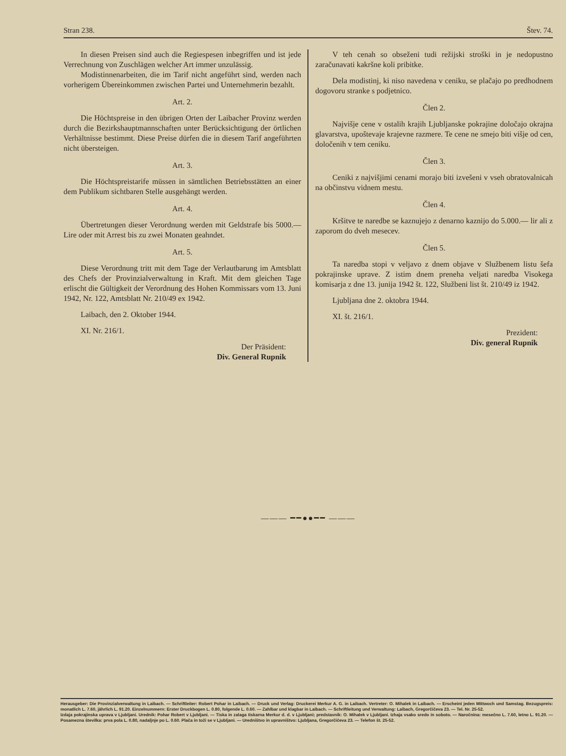Stran 238. Štev. 74.
In diesen Preisen sind auch die Regiespesen inbegriffen und ist jede Verrechnung von Zuschlägen welcher Art immer unzulässig.
Modistinnenarbeiten, die im Tarif nicht angeführt sind, werden nach vorherigem Übereinkommen zwischen Partei und Unternehmerin bezahlt.
Art. 2.
Die Höchtspreise in den übrigen Orten der Laibacher Provinz werden durch die Bezirkshauptmannschaften unter Berücksichtigung der örtlichen Verhältnisse bestimmt. Diese Preise dürfen die in diesem Tarif angeführten nicht übersteigen.
Art. 3.
Die Höchtspreistarife müssen in sämtlichen Betriebsstätten an einer dem Publikum sichtbaren Stelle ausgehängt werden.
Art. 4.
Übertretungen dieser Verordnung werden mit Geldstrafe bis 5000.— Lire oder mit Arrest bis zu zwei Monaten geahndet.
Art. 5.
Diese Verordnung tritt mit dem Tage der Verlautbarung im Amtsblatt des Chefs der Provinzialverwaltung in Kraft. Mit dem gleichen Tage erlischt die Gültigkeit der Verordnung des Hohen Kommissars vom 13. Juni 1942, Nr. 122, Amtsblatt Nr. 210/49 ex 1942.
Laibach, den 2. Oktober 1944.
XI. Nr. 216/1.
Der Präsident:
Div. General Rupnik
V teh cenah so obseženi tudi režijski stroški in je nedopustno zaračunavati kakršne koli pribitke.
Dela modistinj, ki niso navedena v ceniku, se plačajo po predhodnem dogovoru stranke s podjetnico.
Člen 2.
Najvišje cene v ostalih krajih Ljubljanske pokrajine določajo okrajna glavarstva, upoštevaje krajevne razmere. Te cene ne smejo biti višje od cen, določenih v tem ceniku.
Člen 3.
Ceniki z najvišjimi cenami morajo biti izvešeni v vseh obratovalnicah na občinstvu vidnem mestu.
Člen 4.
Kršitve te naredbe se kaznujejo z denarno kaznijo do 5.000.— lir ali z zaporom do dveh mesecev.
Člen 5.
Ta naredba stopi v veljavo z dnem objave v Službenem listu šefa pokrajinske uprave. Z istim dnem preneha veljati naredba Visokega komisarja z dne 13. junija 1942 št. 122, Službeni list št. 210/49 iz 1942.
Ljubljana dne 2. oktobra 1944.
XI. št. 216/1.
Prezident:
Div. general Rupnik
——— ━━●●━━ ———
Herausgeber: Die Provinzialverwaltung in Laibach. — Schriftleiter: Robert Pohar in Laibach. — Druck und Verlag: Druckerei Merkur A. G. in Laibach. Vertreter: O. Mihalek in Laibach. — Erscheint jeden Mittwoch und Samstag. Bezugspreis: monatlich L. 7.60, jährlich L. 91.20. Einzelnummern: Erster Druckbogen L. 0.80, folgende L. 0.60. — Zahlbar und klagbar in Laibach. — Schriftleitung und Verwaltung: Laibach, Gregorčičeva 23. — Tel. Nr. 25-52.
Izdaja pokrajinska uprava v Ljubljani. Urednik: Pohar Robert v Ljubljani. — Tiska in zalaga tiskarna Merkur d. d. v Ljubljani; predstavnik: O. Mihalek v Ljubljani. Izhaja vsako sredo in soboto. — Naročnina: mesečno L. 7.60, letno L. 91.20. — Posamezna številka: prva pola L. 0.80, nadaljnje po L. 0.60. Plača in toži se v Ljubljani. — Uredništvo in upravništvo: Ljubljana, Gregorčičeva 23. — Telefon št. 25-52.